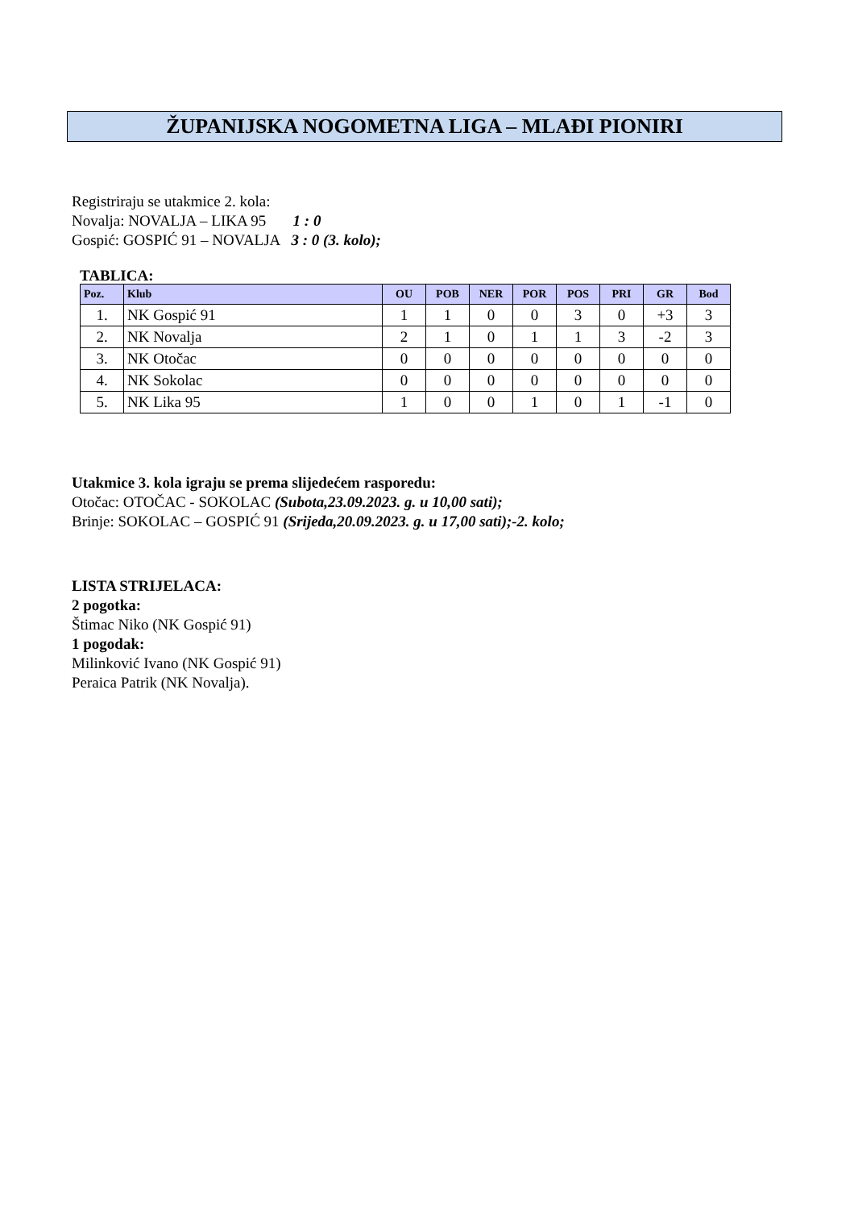ŽUPANIJSKA NOGOMETNA LIGA – MLAĐI PIONIRI
Registriraju se utakmice 2. kola:
Novalja: NOVALJA – LIKA 95 1 : 0
Gospić: GOSPIĆ 91 – NOVALJA 3 : 0 (3. kolo);
TABLICA:
| Poz. | Klub | OU | POB | NER | POR | POS | PRI | GR | Bod |
| --- | --- | --- | --- | --- | --- | --- | --- | --- | --- |
| 1. | NK Gospić 91 | 1 | 1 | 0 | 0 | 3 | 0 | +3 | 3 |
| 2. | NK Novalja | 2 | 1 | 0 | 1 | 1 | 3 | -2 | 3 |
| 3. | NK Otočac | 0 | 0 | 0 | 0 | 0 | 0 | 0 | 0 |
| 4. | NK Sokolac | 0 | 0 | 0 | 0 | 0 | 0 | 0 | 0 |
| 5. | NK Lika 95 | 1 | 0 | 0 | 1 | 0 | 1 | -1 | 0 |
Utakmice 3. kola igraju se prema slijedećem rasporedu:
Otočac: OTOČAC - SOKOLAC (Subota,23.09.2023. g. u 10,00 sati);
Brinje: SOKOLAC – GOSPIĆ 91 (Srijeda,20.09.2023. g. u 17,00 sati);-2. kolo;
LISTA STRIJELACA:
2 pogotka:
Štimac Niko (NK Gospić 91)
1 pogodak:
Milinković Ivano (NK Gospić 91)
Peraica Patrik (NK Novalja).